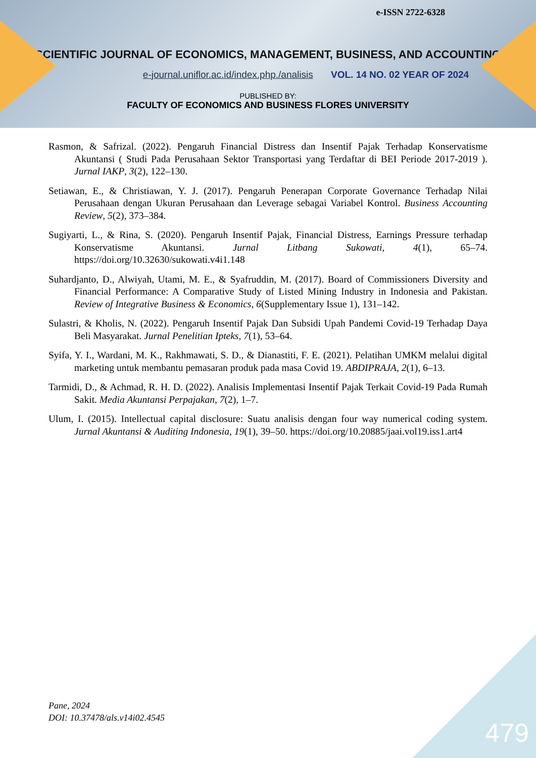e-ISSN 2722-6328
SCIENTIFIC JOURNAL OF ECONOMICS, MANAGEMENT, BUSINESS, AND ACCOUNTING
e-journal.uniflor.ac.id/index.php./analisis VOL. 14 NO. 02 YEAR OF 2024
PUBLISHED BY:
FACULTY OF ECONOMICS AND BUSINESS FLORES UNIVERSITY
Rasmon, & Safrizal. (2022). Pengaruh Financial Distress dan Insentif Pajak Terhadap Konservatisme Akuntansi ( Studi Pada Perusahaan Sektor Transportasi yang Terdaftar di BEI Periode 2017-2019 ). Jurnal IAKP, 3(2), 122–130.
Setiawan, E., & Christiawan, Y. J. (2017). Pengaruh Penerapan Corporate Governance Terhadap Nilai Perusahaan dengan Ukuran Perusahaan dan Leverage sebagai Variabel Kontrol. Business Accounting Review, 5(2), 373–384.
Sugiyarti, L., & Rina, S. (2020). Pengaruh Insentif Pajak, Financial Distress, Earnings Pressure terhadap Konservatisme Akuntansi. Jurnal Litbang Sukowati, 4(1), 65–74. https://doi.org/10.32630/sukowati.v4i1.148
Suhardjanto, D., Alwiyah, Utami, M. E., & Syafruddin, M. (2017). Board of Commissioners Diversity and Financial Performance: A Comparative Study of Listed Mining Industry in Indonesia and Pakistan. Review of Integrative Business & Economics, 6(Supplementary Issue 1), 131–142.
Sulastri, & Kholis, N. (2022). Pengaruh Insentif Pajak Dan Subsidi Upah Pandemi Covid-19 Terhadap Daya Beli Masyarakat. Jurnal Penelitian Ipteks, 7(1), 53–64.
Syifa, Y. I., Wardani, M. K., Rakhmawati, S. D., & Dianastiti, F. E. (2021). Pelatihan UMKM melalui digital marketing untuk membantu pemasaran produk pada masa Covid 19. ABDIPRAJA, 2(1), 6–13.
Tarmidi, D., & Achmad, R. H. D. (2022). Analisis Implementasi Insentif Pajak Terkait Covid-19 Pada Rumah Sakit. Media Akuntansi Perpajakan, 7(2), 1–7.
Ulum, I. (2015). Intellectual capital disclosure: Suatu analisis dengan four way numerical coding system. Jurnal Akuntansi & Auditing Indonesia, 19(1), 39–50. https://doi.org/10.20885/jaai.vol19.iss1.art4
Pane, 2024
DOI: 10.37478/als.v14i02.4545
479